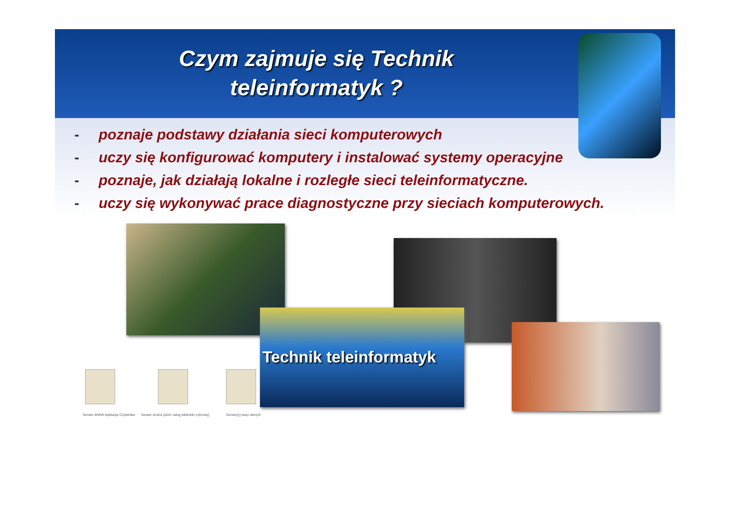Czym zajmuje się Technik
teleinformatyk ?
- poznaje podstawy działania sieci komputerowych
- uczy się konfigurować komputery i instalować systemy operacyjne
- poznaje, jak działają lokalne i rozległe sieci teleinformatyczne.
- uczy się wykonywać prace diagnostyczne przy sieciach komputerowych.
Technik teleinformatyk
Serwer WWW Aplikacja Czytelnika Serwer dLibra (zbiór usług biblioteki cyfrowej) Serwer(y) bazy danych